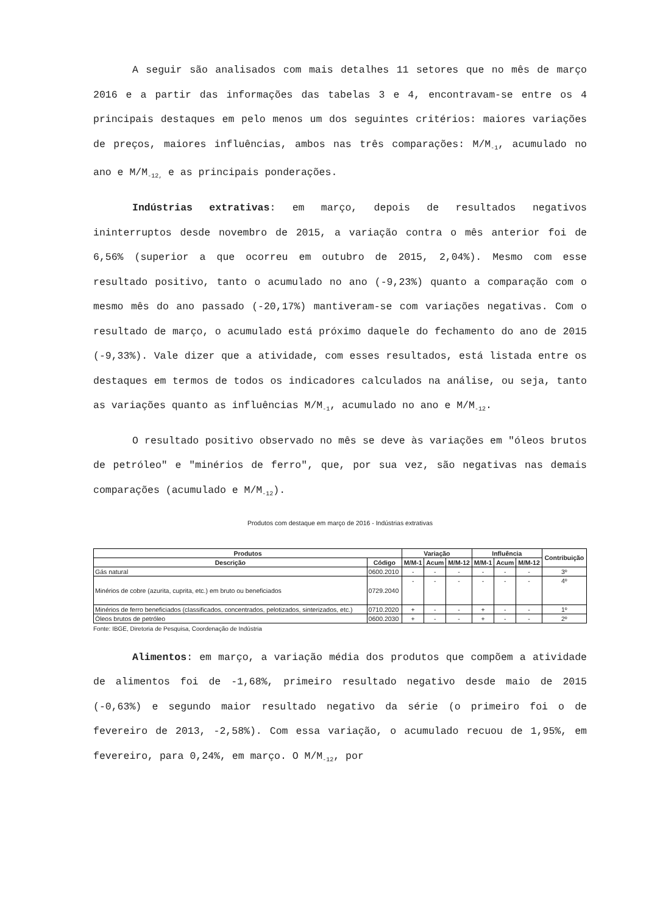A seguir são analisados com mais detalhes 11 setores que no mês de março 2016 e a partir das informações das tabelas 3 e 4, encontravam-se entre os 4 principais destaques em pelo menos um dos seguintes critérios: maiores variações de preços, maiores influências, ambos nas três comparações: M/M<sub>-1</sub>, acumulado no ano e M/M<sub>-12,</sub> e as principais ponderações.
Indústrias extrativas: em março, depois de resultados negativos ininterruptos desde novembro de 2015, a variação contra o mês anterior foi de 6,56% (superior a que ocorreu em outubro de 2015, 2,04%). Mesmo com esse resultado positivo, tanto o acumulado no ano (-9,23%) quanto a comparação com o mesmo mês do ano passado (-20,17%) mantiveram-se com variações negativas. Com o resultado de março, o acumulado está próximo daquele do fechamento do ano de 2015 (-9,33%). Vale dizer que a atividade, com esses resultados, está listada entre os destaques em termos de todos os indicadores calculados na análise, ou seja, tanto as variações quanto as influências M/M<sub>-1</sub>, acumulado no ano e M/M<sub>-12</sub>.
O resultado positivo observado no mês se deve às variações em "óleos brutos de petróleo" e "minérios de ferro", que, por sua vez, são negativas nas demais comparações (acumulado e M/M<sub>-12</sub>).
Produtos com destaque em março de 2016 - Indústrias extrativas
| Produtos | | Variação | | | Influência | | | Contribuição |
| --- | --- | --- | --- | --- | --- | --- | --- | --- |
| Descrição | Código | M/M-1 | Acum | M/M-12 | M/M-1 | Acum | M/M-12 | |
| Gás natural | 0600.2010 | - | - | - | - | - | - | 3º |
| Minérios de cobre (azurita, cuprita, etc.) em bruto ou beneficiados | 0729.2040 | - | - | - | - | - | - | 4º |
| Minérios de ferro beneficiados (classificados, concentrados, pelotizados, sinterizados, etc.) | 0710.2020 | + | - | - | + | - | - | 1º |
| Óleos brutos de petróleo | 0600.2030 | + | - | - | + | - | - | 2º |
Fonte: IBGE, Diretoria de Pesquisa, Coordenação de Indústria
Alimentos: em março, a variação média dos produtos que compõem a atividade de alimentos foi de -1,68%, primeiro resultado negativo desde maio de 2015 (-0,63%) e segundo maior resultado negativo da série (o primeiro foi o de fevereiro de 2013, -2,58%). Com essa variação, o acumulado recuou de 1,95%, em fevereiro, para 0,24%, em março. O M/M<sub>-12</sub>, por